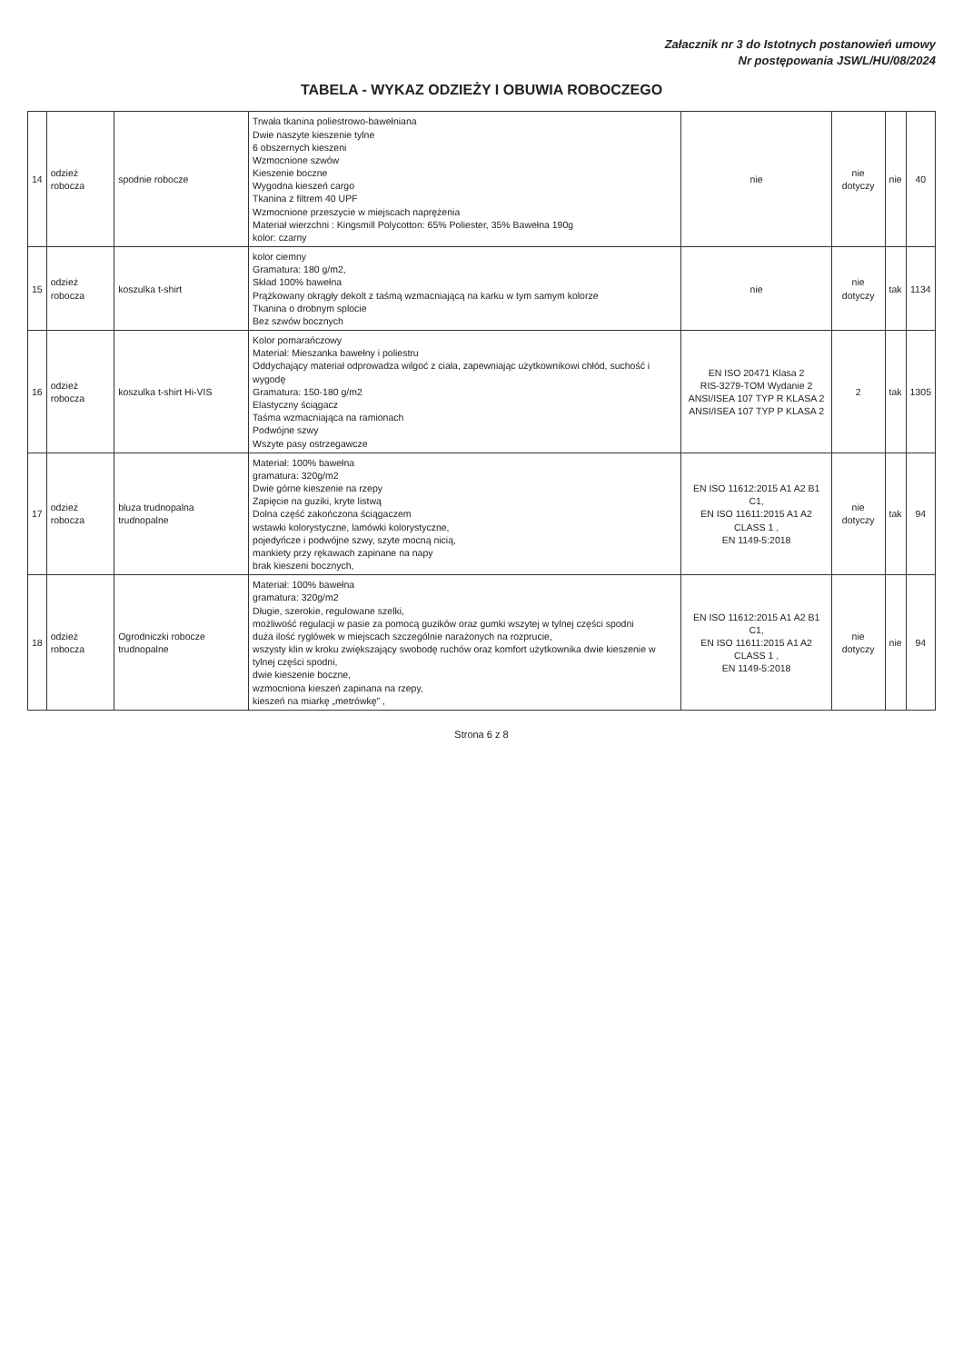Załacznik nr 3 do Istotnych postanowień umowy
Nr postępowania JSWL/HU/08/2024
TABELA - WYKAZ ODZIEŻY I OBUWIA ROBOCZEGO
| 14 | odzież robocza | spodnie robocze | Trwała tkanina poliestrowo-bawełniana Dwie naszyte kieszenie tylne 6 obszernych kieszeni Wzmocnione szwów Kieszenie boczne Wygodna kieszeń cargo Tkanina z filtrem 40 UPF Wzmocnione przeszycie w miejscach naprężenia Materiał wierzchni : Kingsmill Polycotton: 65% Poliester, 35% Bawełna 190g kolor: czarny | nie | nie dotyczy | nie | 40 |
| 15 | odzież robocza | koszulka t-shirt | kolor ciemny Gramatura: 180 g/m2, Skład 100% bawełna Prążkowany okrągły dekolt z taśmą wzmacniającą na karku w tym samym kolorze Tkanina o drobnym splocie Bez szwów bocznych | nie | nie dotyczy | tak | 1134 |
| 16 | odzież robocza | koszulka t-shirt Hi-VIS | Kolor pomarańczowy Materiał: Mieszanka bawełny i poliestru Oddychający materiał odprowadza wilgoć z ciała, zapewniając użytkownikowi chłód, suchość i wygodę Gramatura: 150-180 g/m2 Elastyczny ściągacz Taśma wzmacniająca na ramionach Podwójne szwy Wszyte pasy ostrzegawcze | EN ISO 20471 Klasa 2 RIS-3279-TOM Wydanie 2 ANSI/ISEA 107 TYP R KLASA 2 ANSI/ISEA 107 TYP P KLASA 2 | 2 | tak | 1305 |
| 17 | odzież robocza | bluza trudnopalna trudnopalne | Materiał: 100% bawełna gramatura: 320g/m2 Dwie górne kieszenie na rzepy Zapięcie na guziki, kryte listwą Dolna część zakończona ściągaczem wstawki kolorystyczne, lamówki kolorystyczne, pojedyńcze i podwójne szwy, szyte mocną nicią, mankiety przy rękawach zapinane na napy brak kieszeni bocznych, | EN ISO 11612:2015 A1 A2 B1 C1, EN ISO 11611:2015 A1 A2 CLASS 1 , EN 1149-5:2018 | nie dotyczy | tak | 94 |
| 18 | odzież robocza | Ogrodniczki robocze trudnopalne | Materiał: 100% bawełna gramatura: 320g/m2 Długie, szerokie, regulowane szelki, możliwość regulacji w pasie za pomocą guzików oraz gumki wszytej w tylnej części spodni duża ilość ryglówek w miejscach szczególnie narażonych na rozprucie, wszysty klin w kroku zwiększający swobodę ruchów oraz komfort użytkownika dwie kieszenie w tylnej części spodni, dwie kieszenie boczne, wzmocniona kieszeń zapinana na rzepy, kieszeń na miarkę „metrówkę” , | EN ISO 11612:2015 A1 A2 B1 C1, EN ISO 11611:2015 A1 A2 CLASS 1 , EN 1149-5:2018 | nie dotyczy | nie | 94 |
Strona 6 z 8